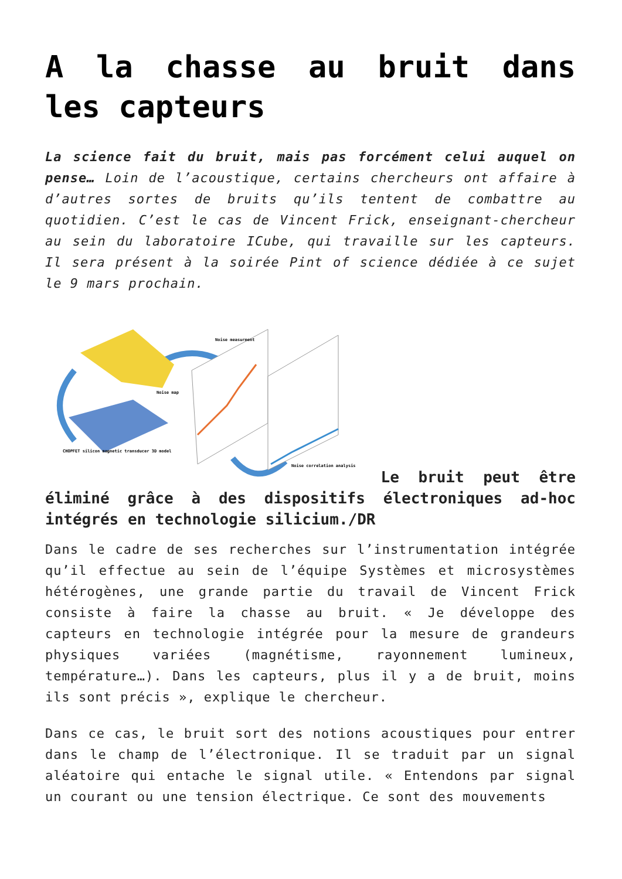A la chasse au bruit dans les capteurs
La science fait du bruit, mais pas forcément celui auquel on pense… Loin de l’acoustique, certains chercheurs ont affaire à d’autres sortes de bruits qu’ils tentent de combattre au quotidien. C’est le cas de Vincent Frick, enseignant-chercheur au sein du laboratoire ICube, qui travaille sur les capteurs. Il sera présent à la soirée Pint of science dédiée à ce sujet le 9 mars prochain.
CHOPFET silicon magnetic transducer 3D model
Noise map
Noise measurment
Noise correlation analysis
Le bruit peut être éliminé grâce à des dispositifs électroniques ad-hoc intégrés en technologie silicium./DR
Dans le cadre de ses recherches sur l’instrumentation intégrée qu’il effectue au sein de l’équipe Systèmes et microsystèmes hétérogènes, une grande partie du travail de Vincent Frick consiste à faire la chasse au bruit. « Je développe des capteurs en technologie intégrée pour la mesure de grandeurs physiques variées (magnétisme, rayonnement lumineux, température…). Dans les capteurs, plus il y a de bruit, moins ils sont précis », explique le chercheur.
Dans ce cas, le bruit sort des notions acoustiques pour entrer dans le champ de l’électronique. Il se traduit par un signal aléatoire qui entache le signal utile. « Entendons par signal un courant ou une tension électrique. Ce sont des mouvements